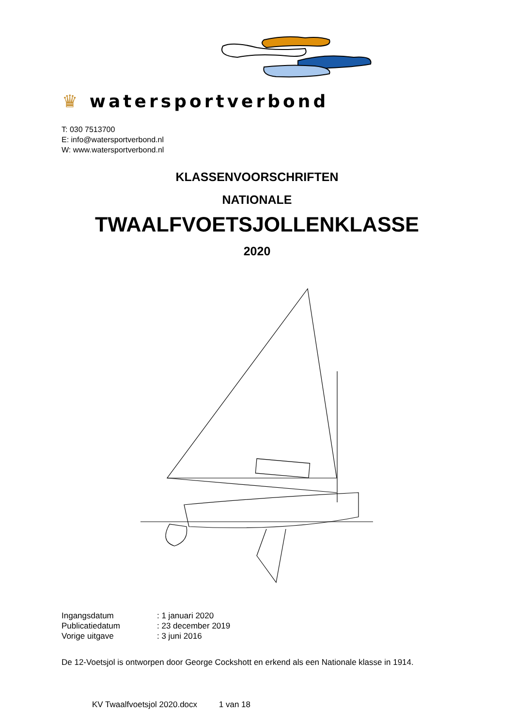♛ watersportverbond
T: 030 7513700
E: info@watersportverbond.nl
W: www.watersportverbond.nl
KLASSENVOORSCHRIFTEN
NATIONALE
TWAALFVOETSJOLLENKLASSE
2020
| Ingangsdatum | : 1 januari 2020 |
| Publicatiedatum | : 23 december 2019 |
| Vorige uitgave | : 3 juni 2016 |
De 12-Voetsjol is ontworpen door George Cockshott en erkend als een Nationale klasse in 1914.
KV Twaalfvoetsjol 2020.docx 1 van 18